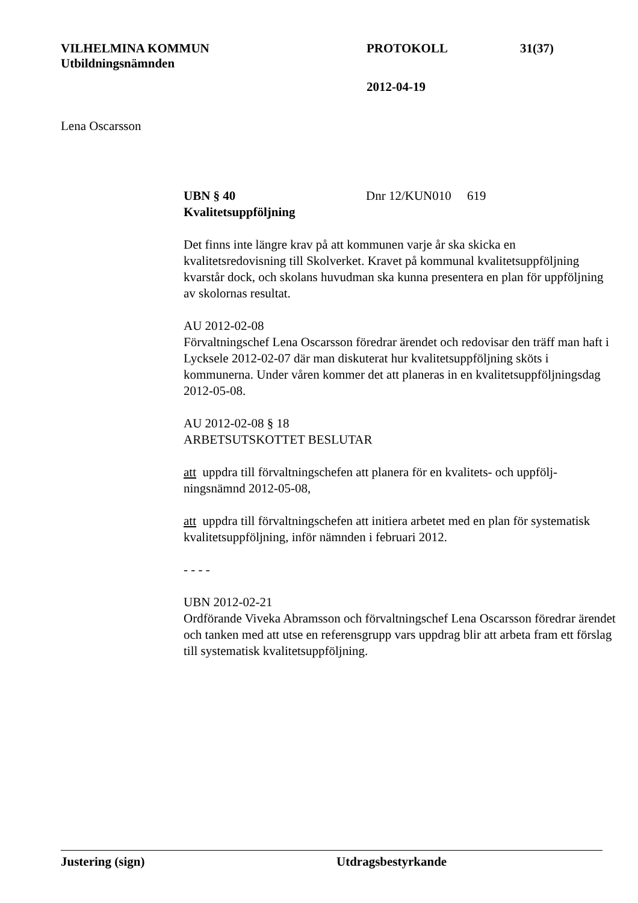VILHELMINA KOMMUN PROTOKOLL 31(37)
Utbildningsnämnden
2012-04-19
Lena Oscarsson
UBN § 40 Dnr 12/KUN010 619
Kvalitetsuppföljning
Det finns inte längre krav på att kommunen varje år ska skicka en kvalitetsredovisning till Skolverket. Kravet på kommunal kvalitetsuppföljning kvarstår dock, och skolans huvudman ska kunna presentera en plan för uppföljning av skolornas resultat.
AU 2012-02-08
Förvaltningschef Lena Oscarsson föredrar ärendet och redovisar den träff man haft i Lycksele 2012-02-07 där man diskuterat hur kvalitetsuppföljning sköts i kommunerna. Under våren kommer det att planeras in en kvalitetsuppföljningsdag 2012-05-08.
AU 2012-02-08 § 18
ARBETSUTSKOTTET BESLUTAR
att uppdra till förvaltningschefen att planera för en kvalitets- och uppfölj-ningsnämnd 2012-05-08,
att uppdra till förvaltningschefen att initiera arbetet med en plan för systematisk kvalitetsuppföljning, inför nämnden i februari 2012.
- - - -
UBN 2012-02-21
Ordförande Viveka Abramsson och förvaltningschef Lena Oscarsson föredrar ärendet och tanken med att utse en referensgrupp vars uppdrag blir att arbeta fram ett förslag till systematisk kvalitetsuppföljning.
Justering (sign) Utdragsbestyrkande